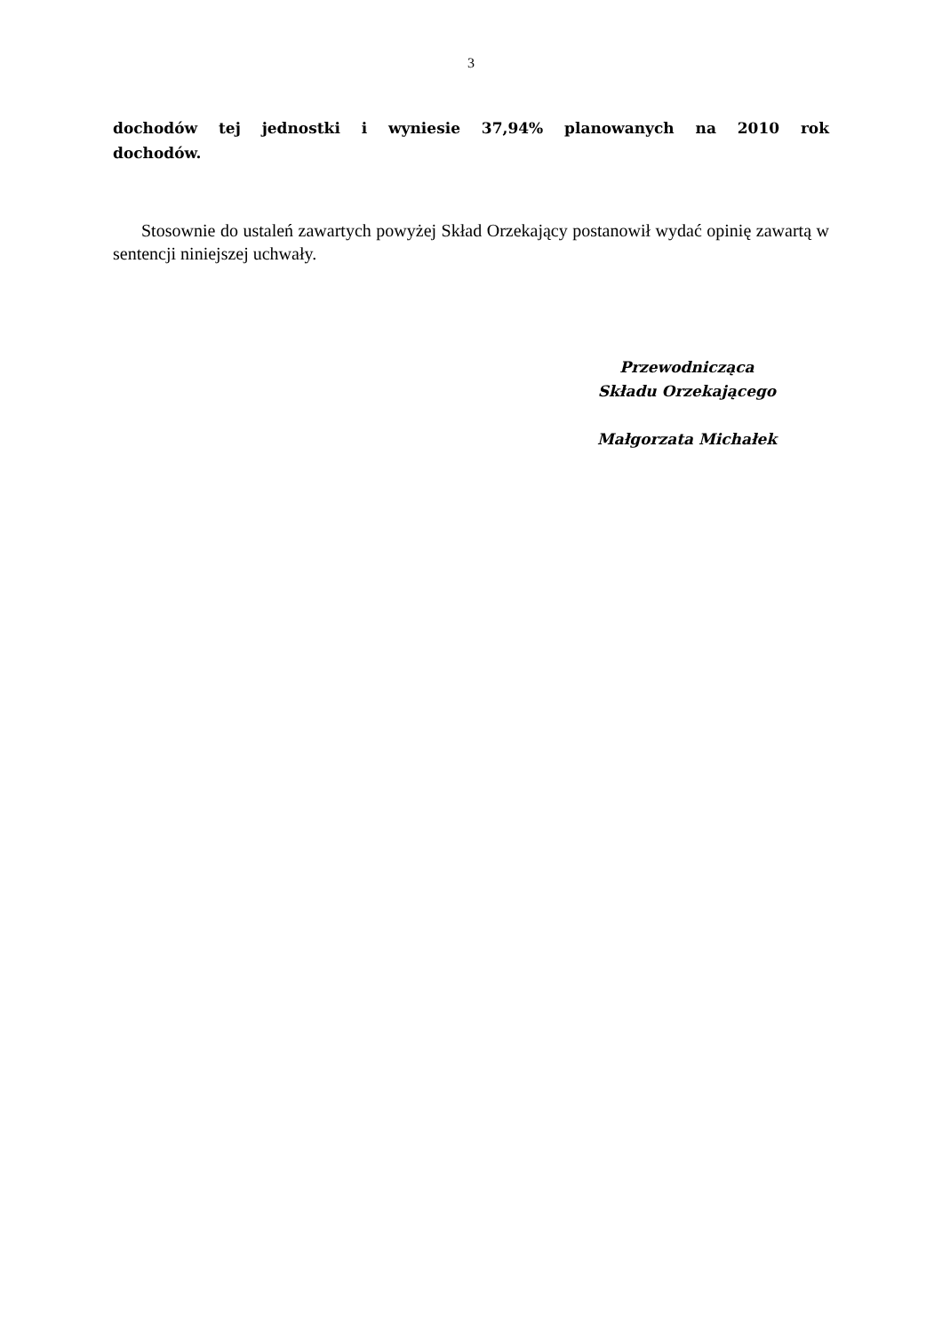3
dochodów tej jednostki i wyniesie 37,94% planowanych na 2010 rok
dochodów.
Stosownie do ustaleń zawartych powyżej Skład Orzekający postanowił wydać opinię zawartą w sentencji niniejszej uchwały.
Przewodnicząca
Składu Orzekającego
Małgorzata Michałek